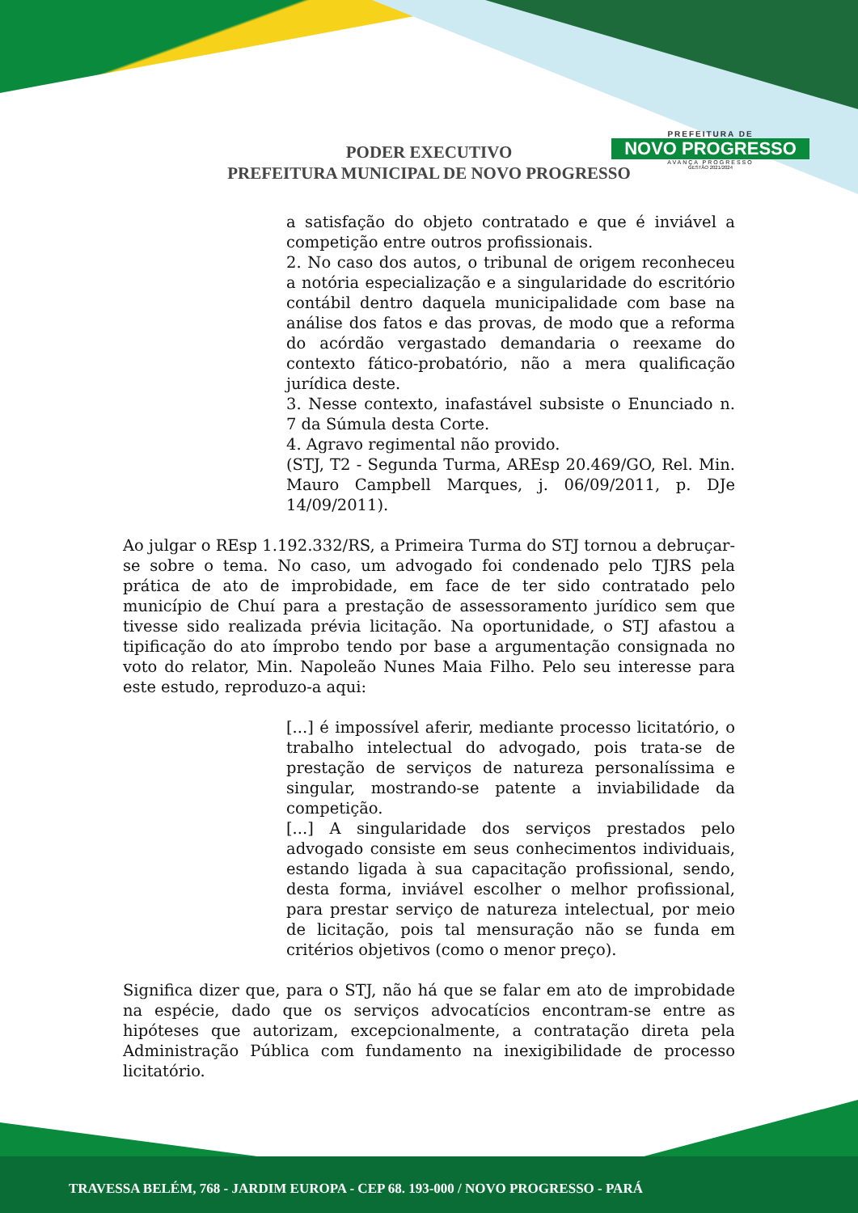PODER EXECUTIVO
PREFEITURA MUNICIPAL DE NOVO PROGRESSO
PREFEITURA DE
NOVO PROGRESSO
AVANÇA PROGRESSO
GESTÃO 2021/2024
a satisfação do objeto contratado e que é inviável a competição entre outros profissionais.
2. No caso dos autos, o tribunal de origem reconheceu a notória especialização e a singularidade do escritório contábil dentro daquela municipalidade com base na análise dos fatos e das provas, de modo que a reforma do acórdão vergastado demandaria o reexame do contexto fático-probatório, não a mera qualificação jurídica deste.
3. Nesse contexto, inafastável subsiste o Enunciado n. 7 da Súmula desta Corte.
4. Agravo regimental não provido.
(STJ, T2 - Segunda Turma, AREsp 20.469/GO, Rel. Min. Mauro Campbell Marques, j. 06/09/2011, p. DJe 14/09/2011).
Ao julgar o REsp 1.192.332/RS, a Primeira Turma do STJ tornou a debruçar-se sobre o tema. No caso, um advogado foi condenado pelo TJRS pela prática de ato de improbidade, em face de ter sido contratado pelo município de Chuí para a prestação de assessoramento jurídico sem que tivesse sido realizada prévia licitação. Na oportunidade, o STJ afastou a tipificação do ato ímprobo tendo por base a argumentação consignada no voto do relator, Min. Napoleão Nunes Maia Filho. Pelo seu interesse para este estudo, reproduzo-a aqui:
[...] é impossível aferir, mediante processo licitatório, o trabalho intelectual do advogado, pois trata-se de prestação de serviços de natureza personalíssima e singular, mostrando-se patente a inviabilidade da competição.
[...] A singularidade dos serviços prestados pelo advogado consiste em seus conhecimentos individuais, estando ligada à sua capacitação profissional, sendo, desta forma, inviável escolher o melhor profissional, para prestar serviço de natureza intelectual, por meio de licitação, pois tal mensuração não se funda em critérios objetivos (como o menor preço).
Significa dizer que, para o STJ, não há que se falar em ato de improbidade na espécie, dado que os serviços advocatícios encontram-se entre as hipóteses que autorizam, excepcionalmente, a contratação direta pela Administração Pública com fundamento na inexigibilidade de processo licitatório.
TRAVESSA BELÉM, 768 - JARDIM EUROPA - CEP 68. 193-000 / NOVO PROGRESSO - PARÁ